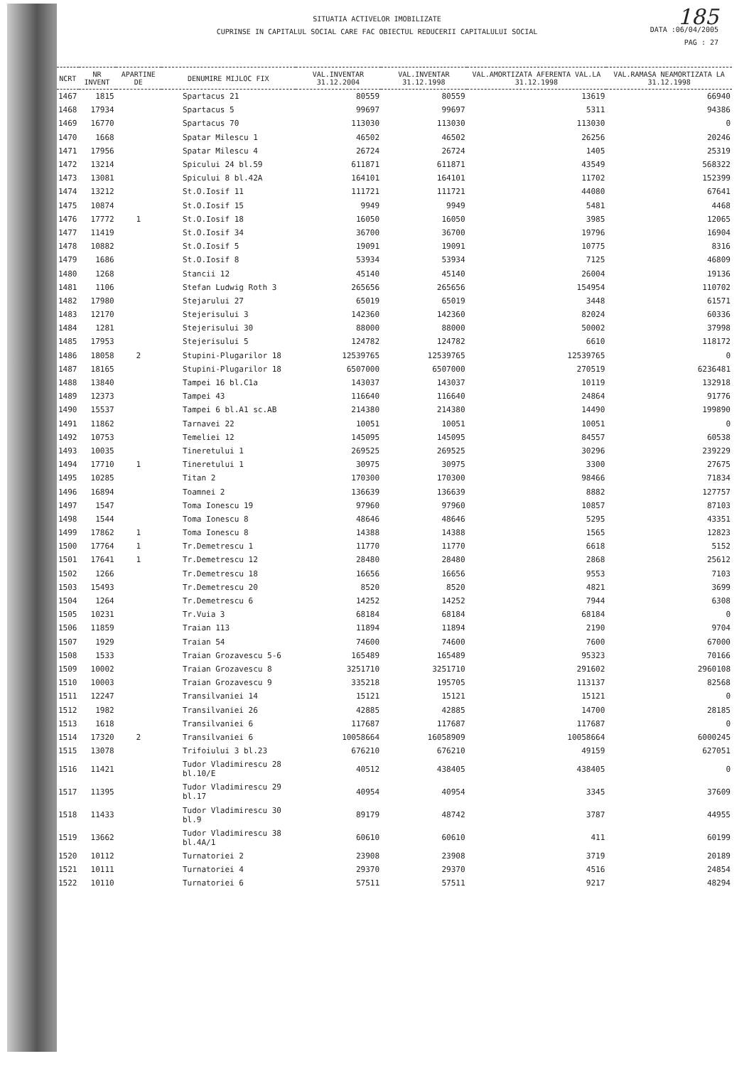185
DATA :06/04/2005
PAG : 27
SITUATIA ACTIVELOR IMOBILIZATE
CUPRINSE IN CAPITALUL SOCIAL CARE FAC OBIECTUL REDUCERII CAPITALULUI SOCIAL
| NCRT | NR INVENT | APARTINE DE | DENUMIRE MIJLOC FIX | VAL.INVENTAR 31.12.2004 | VAL.INVENTAR 31.12.1998 | VAL.AMORTIZATA AFERENTA VAL.LA 31.12.1998 | VAL.RAMASA NEAMORTIZATA LA 31.12.1998 |
| --- | --- | --- | --- | --- | --- | --- | --- |
| 1467 | 1815 | | Spartacus 21 | 80559 | 80559 | 13619 | 66940 |
| 1468 | 17934 | | Spartacus 5 | 99697 | 99697 | 5311 | 94386 |
| 1469 | 16770 | | Spartacus 70 | 113030 | 113030 | 113030 | 0 |
| 1470 | 1668 | | Spatar Milescu 1 | 46502 | 46502 | 26256 | 20246 |
| 1471 | 17956 | | Spatar Milescu 4 | 26724 | 26724 | 1405 | 25319 |
| 1472 | 13214 | | Spicului 24 bl.59 | 611871 | 611871 | 43549 | 568322 |
| 1473 | 13081 | | Spicului 8 bl.42A | 164101 | 164101 | 11702 | 152399 |
| 1474 | 13212 | | St.O.Iosif 11 | 111721 | 111721 | 44080 | 67641 |
| 1475 | 10874 | | St.O.Iosif 15 | 9949 | 9949 | 5481 | 4468 |
| 1476 | 17772 | 1 | St.O.Iosif 18 | 16050 | 16050 | 3985 | 12065 |
| 1477 | 11419 | | St.O.Iosif 34 | 36700 | 36700 | 19796 | 16904 |
| 1478 | 10882 | | St.O.Iosif 5 | 19091 | 19091 | 10775 | 8316 |
| 1479 | 1686 | | St.O.Iosif 8 | 53934 | 53934 | 7125 | 46809 |
| 1480 | 1268 | | Stancii 12 | 45140 | 45140 | 26004 | 19136 |
| 1481 | 1106 | | Stefan Ludwig Roth 3 | 265656 | 265656 | 154954 | 110702 |
| 1482 | 17980 | | Stejarului 27 | 65019 | 65019 | 3448 | 61571 |
| 1483 | 12170 | | Stejerisului 3 | 142360 | 142360 | 82024 | 60336 |
| 1484 | 1281 | | Stejerisului 30 | 88000 | 88000 | 50002 | 37998 |
| 1485 | 17953 | | Stejerisului 5 | 124782 | 124782 | 6610 | 118172 |
| 1486 | 18058 | 2 | Stupini-Plugarilor 18 | 12539765 | 12539765 | 12539765 | 0 |
| 1487 | 18165 | | Stupini-Plugarilor 18 | 6507000 | 6507000 | 270519 | 6236481 |
| 1488 | 13840 | | Tampei 16 bl.C1a | 143037 | 143037 | 10119 | 132918 |
| 1489 | 12373 | | Tampei 43 | 116640 | 116640 | 24864 | 91776 |
| 1490 | 15537 | | Tampei 6 bl.A1 sc.AB | 214380 | 214380 | 14490 | 199890 |
| 1491 | 11862 | | Tarnavei 22 | 10051 | 10051 | 10051 | 0 |
| 1492 | 10753 | | Temeliei 12 | 145095 | 145095 | 84557 | 60538 |
| 1493 | 10035 | | Tineretului 1 | 269525 | 269525 | 30296 | 239229 |
| 1494 | 17710 | 1 | Tineretului 1 | 30975 | 30975 | 3300 | 27675 |
| 1495 | 10285 | | Titan 2 | 170300 | 170300 | 98466 | 71834 |
| 1496 | 16894 | | Toamnei 2 | 136639 | 136639 | 8882 | 127757 |
| 1497 | 1547 | | Toma Ionescu 19 | 97960 | 97960 | 10857 | 87103 |
| 1498 | 1544 | | Toma Ionescu 8 | 48646 | 48646 | 5295 | 43351 |
| 1499 | 17862 | 1 | Toma Ionescu 8 | 14388 | 14388 | 1565 | 12823 |
| 1500 | 17764 | 1 | Tr.Demetrescu 1 | 11770 | 11770 | 6618 | 5152 |
| 1501 | 17641 | 1 | Tr.Demetrescu 12 | 28480 | 28480 | 2868 | 25612 |
| 1502 | 1266 | | Tr.Demetrescu 18 | 16656 | 16656 | 9553 | 7103 |
| 1503 | 15493 | | Tr.Demetrescu 20 | 8520 | 8520 | 4821 | 3699 |
| 1504 | 1264 | | Tr.Demetrescu 6 | 14252 | 14252 | 7944 | 6308 |
| 1505 | 10231 | | Tr.Vuia 3 | 68184 | 68184 | 68184 | 0 |
| 1506 | 11859 | | Traian 113 | 11894 | 11894 | 2190 | 9704 |
| 1507 | 1929 | | Traian 54 | 74600 | 74600 | 7600 | 67000 |
| 1508 | 1533 | | Traian Grozavescu 5-6 | 165489 | 165489 | 95323 | 70166 |
| 1509 | 10002 | | Traian Grozavescu 8 | 3251710 | 3251710 | 291602 | 2960108 |
| 1510 | 10003 | | Traian Grozavescu 9 | 335218 | 195705 | 113137 | 82568 |
| 1511 | 12247 | | Transilvaniei 14 | 15121 | 15121 | 15121 | 0 |
| 1512 | 1982 | | Transilvaniei 26 | 42885 | 42885 | 14700 | 28185 |
| 1513 | 1618 | | Transilvaniei 6 | 117687 | 117687 | 117687 | 0 |
| 1514 | 17320 | 2 | Transilvaniei 6 | 10058664 | 16058909 | 10058664 | 6000245 |
| 1515 | 13078 | | Trifoiului 3 bl.23 | 676210 | 676210 | 49159 | 627051 |
| 1516 | 11421 | | Tudor Vladimirescu 28 bl.10/E | 40512 | 438405 | 438405 | 0 |
| 1517 | 11395 | | Tudor Vladimirescu 29 bl.17 | 40954 | 40954 | 3345 | 37609 |
| 1518 | 11433 | | Tudor Vladimirescu 30 bl.9 | 89179 | 48742 | 3787 | 44955 |
| 1519 | 13662 | | Tudor Vladimirescu 38 bl.4A/1 | 60610 | 60610 | 411 | 60199 |
| 1520 | 10112 | | Turnatoriei 2 | 23908 | 23908 | 3719 | 20189 |
| 1521 | 10111 | | Turnatoriei 4 | 29370 | 29370 | 4516 | 24854 |
| 1522 | 10110 | | Turnatoriei 6 | 57511 | 57511 | 9217 | 48294 |